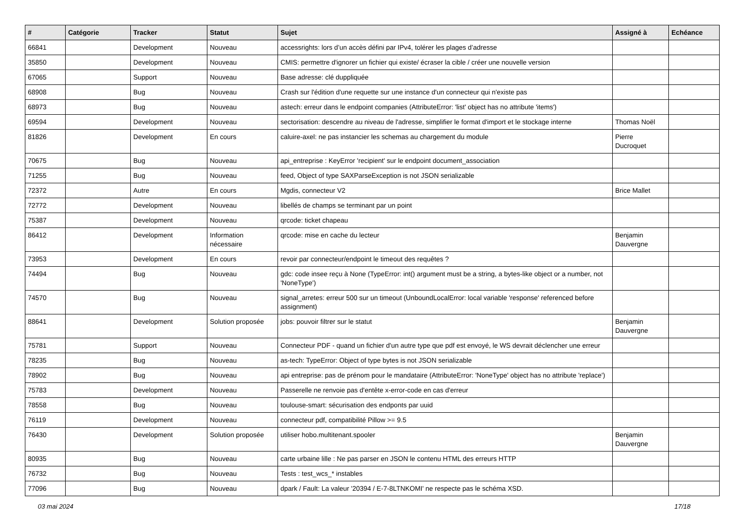| # | Catégorie | Tracker | Statut | Sujet | Assigné à | Echéance |
| --- | --- | --- | --- | --- | --- | --- |
| 66841 | | Development | Nouveau | accessrights: lors d’un accès défini par IPv4, tolérer les plages d’adresse | | |
| 35850 | | Development | Nouveau | CMIS: permettre d'ignorer un fichier qui existe/ écraser la cible / créer une nouvelle version | | |
| 67065 | | Support | Nouveau | Base adresse: clé duppliquée | | |
| 68908 | | Bug | Nouveau | Crash sur l'édition d'une requette sur une instance d'un connecteur qui n'existe pas | | |
| 68973 | | Bug | Nouveau | astech: erreur dans le endpoint companies (AttributeError: 'list' object has no attribute 'items') | | |
| 69594 | | Development | Nouveau | sectorisation: descendre au niveau de l'adresse, simplifier le format d'import et le stockage interne | Thomas Noël | |
| 81826 | | Development | En cours | caluire-axel: ne pas instancier les schemas au chargement du module | Pierre Ducroquet | |
| 70675 | | Bug | Nouveau | api_entreprise : KeyError 'recipient' sur le endpoint document_association | | |
| 71255 | | Bug | Nouveau | feed, Object of type SAXParseException is not JSON serializable | | |
| 72372 | | Autre | En cours | Mgdis, connecteur V2 | Brice Mallet | |
| 72772 | | Development | Nouveau | libellés de champs se terminant par un point | | |
| 75387 | | Development | Nouveau | qrcode: ticket chapeau | | |
| 86412 | | Development | Information nécessaire | qrcode: mise en cache du lecteur | Benjamin Dauvergne | |
| 73953 | | Development | En cours | revoir par connecteur/endpoint le timeout des requêtes ? | | |
| 74494 | | Bug | Nouveau | gdc: code insee reçu à None (TypeError: int() argument must be a string, a bytes-like object or a number, not 'NoneType') | | |
| 74570 | | Bug | Nouveau | signal_arretes: erreur 500 sur un timeout (UnboundLocalError: local variable 'response' referenced before assignment) | | |
| 88641 | | Development | Solution proposée | jobs: pouvoir filtrer sur le statut | Benjamin Dauvergne | |
| 75781 | | Support | Nouveau | Connecteur PDF - quand un fichier d'un autre type que pdf est envoyé, le WS devrait déclencher une erreur | | |
| 78235 | | Bug | Nouveau | as-tech: TypeError: Object of type bytes is not JSON serializable | | |
| 78902 | | Bug | Nouveau | api entreprise: pas de prénom pour le mandataire (AttributeError: 'NoneType' object has no attribute 'replace') | | |
| 75783 | | Development | Nouveau | Passerelle ne renvoie pas d'entête x-error-code en cas d'erreur | | |
| 78558 | | Bug | Nouveau | toulouse-smart: sécurisation des endponts par uuid | | |
| 76119 | | Development | Nouveau | connecteur pdf, compatibilité Pillow >= 9.5 | | |
| 76430 | | Development | Solution proposée | utiliser hobo.multitenant.spooler | Benjamin Dauvergne | |
| 80935 | | Bug | Nouveau | carte urbaine lille : Ne pas parser en JSON le contenu HTML des erreurs HTTP | | |
| 76732 | | Bug | Nouveau | Tests : test_wcs_* instables | | |
| 77096 | | Bug | Nouveau | dpark / Fault: La valeur '20394 / E-7-8LTNKOMI' ne respecte pas le schéma XSD. | | |
03 mai 2024 17/18